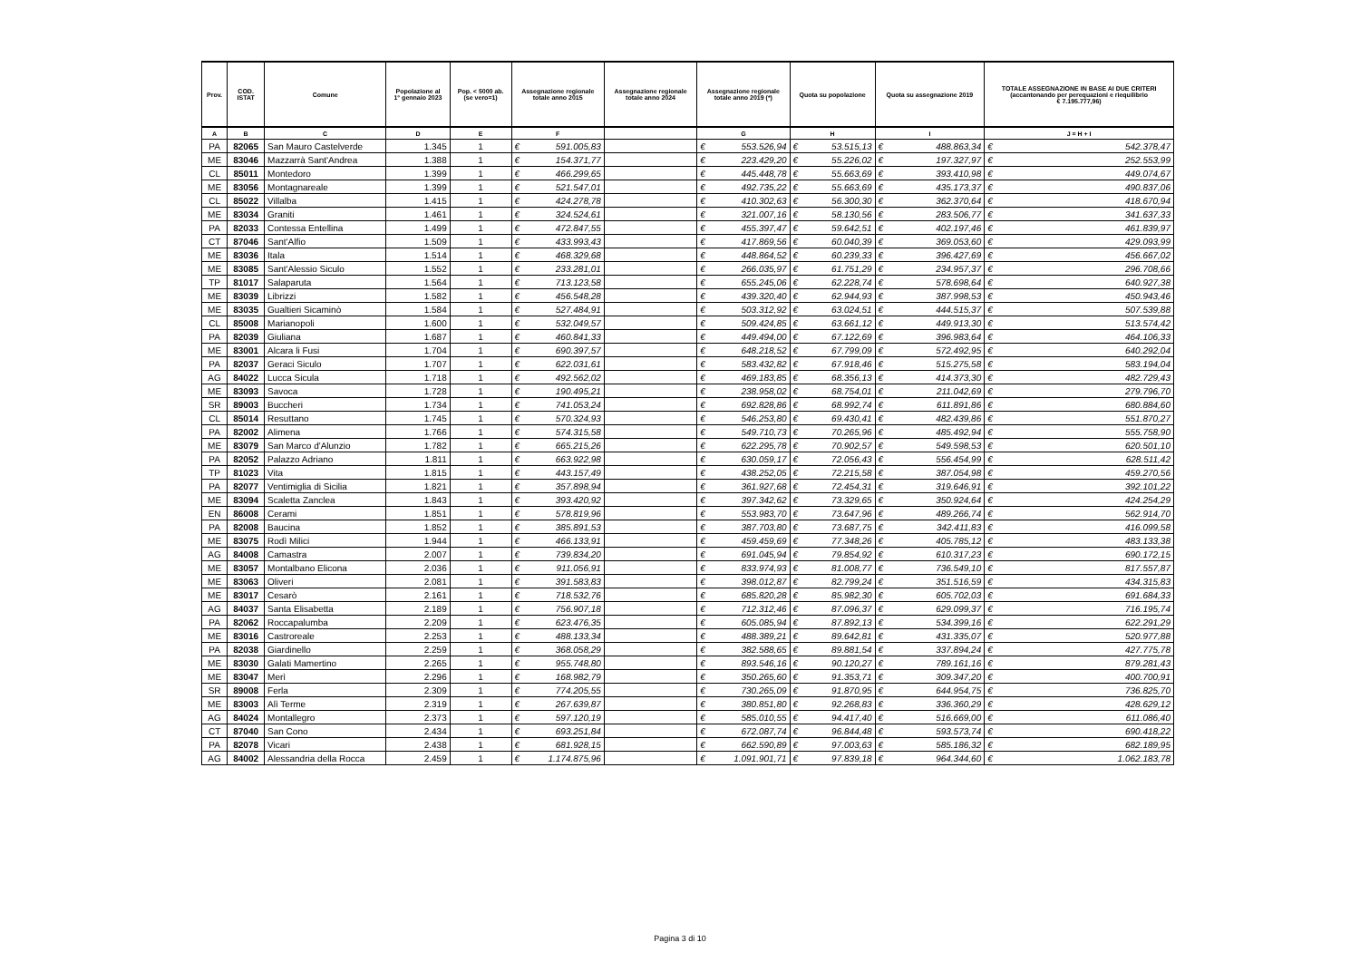| Prov. | COD. ISTAT | Comune | Popolazione al 1° gennaio 2023 | Pop. < 5000 ab. (se vero=1) | Assegnazione regionale totale anno 2015 | Assegnazione regionale totale anno 2024 | Assegnazione regionale totale anno 2019 (*) | Quota su popolazione | Quota su assegnazione 2019 | TOTALE ASSEGNAZIONE IN BASE AI DUE CRITERI (accantonando per perequazioni e riequilibrio € 7.195.777,96) |
| --- | --- | --- | --- | --- | --- | --- | --- | --- | --- | --- |
| A | B | C | D | E | F | | G | H | I | J = H + I |
| PA | 82065 | San Mauro Castelverde | 1.345 | 1 | € 591.005,83 | | € 553.526,94 | € 53.515,13 | € 488.863,34 | € 542.378,47 |
| ME | 83046 | Mazzarrà Sant'Andrea | 1.388 | 1 | € 154.371,77 | | € 223.429,20 | € 55.226,02 | € 197.327,97 | € 252.553,99 |
| CL | 85011 | Montedoro | 1.399 | 1 | € 466.299,65 | | € 445.448,78 | € 55.663,69 | € 393.410,98 | € 449.074,67 |
| ME | 83056 | Montagnareale | 1.399 | 1 | € 521.547,01 | | € 492.735,22 | € 55.663,69 | € 435.173,37 | € 490.837,06 |
| CL | 85022 | Villalba | 1.415 | 1 | € 424.278,78 | | € 410.302,63 | € 56.300,30 | € 362.370,64 | € 418.670,94 |
| ME | 83034 | Graniti | 1.461 | 1 | € 324.524,61 | | € 321.007,16 | € 58.130,56 | € 283.506,77 | € 341.637,33 |
| PA | 82033 | Contessa Entellina | 1.499 | 1 | € 472.847,55 | | € 455.397,47 | € 59.642,51 | € 402.197,46 | € 461.839,97 |
| CT | 87046 | Sant'Alfio | 1.509 | 1 | € 433.993,43 | | € 417.869,56 | € 60.040,39 | € 369.053,60 | € 429.093,99 |
| ME | 83036 | Itala | 1.514 | 1 | € 468.329,68 | | € 448.864,52 | € 60.239,33 | € 396.427,69 | € 456.667,02 |
| ME | 83085 | Sant'Alessio Siculo | 1.552 | 1 | € 233.281,01 | | € 266.035,97 | € 61.751,29 | € 234.957,37 | € 296.708,66 |
| TP | 81017 | Salaparuta | 1.564 | 1 | € 713.123,58 | | € 655.245,06 | € 62.228,74 | € 578.698,64 | € 640.927,38 |
| ME | 83039 | Librizzi | 1.582 | 1 | € 456.548,28 | | € 439.320,40 | € 62.944,93 | € 387.998,53 | € 450.943,46 |
| ME | 83035 | Gualtieri Sicaminò | 1.584 | 1 | € 527.484,91 | | € 503.312,92 | € 63.024,51 | € 444.515,37 | € 507.539,88 |
| CL | 85008 | Marianopoli | 1.600 | 1 | € 532.049,57 | | € 509.424,85 | € 63.661,12 | € 449.913,30 | € 513.574,42 |
| PA | 82039 | Giuliana | 1.687 | 1 | € 460.841,33 | | € 449.494,00 | € 67.122,69 | € 396.983,64 | € 464.106,33 |
| ME | 83001 | Alcara li Fusi | 1.704 | 1 | € 690.397,57 | | € 648.218,52 | € 67.799,09 | € 572.492,95 | € 640.292,04 |
| PA | 82037 | Geraci Siculo | 1.707 | 1 | € 622.031,61 | | € 583.432,82 | € 67.918,46 | € 515.275,58 | € 583.194,04 |
| AG | 84022 | Lucca Sicula | 1.718 | 1 | € 492.562,02 | | € 469.183,85 | € 68.356,13 | € 414.373,30 | € 482.729,43 |
| ME | 83093 | Savoca | 1.728 | 1 | € 190.495,21 | | € 238.958,02 | € 68.754,01 | € 211.042,69 | € 279.796,70 |
| SR | 89003 | Buccheri | 1.734 | 1 | € 741.053,24 | | € 692.828,86 | € 68.992,74 | € 611.891,86 | € 680.884,60 |
| CL | 85014 | Resuttano | 1.745 | 1 | € 570.324,93 | | € 546.253,80 | € 69.430,41 | € 482.439,86 | € 551.870,27 |
| PA | 82002 | Alimena | 1.766 | 1 | € 574.315,58 | | € 549.710,73 | € 70.265,96 | € 485.492,94 | € 555.758,90 |
| ME | 83079 | San Marco d'Alunzio | 1.782 | 1 | € 665.215,26 | | € 622.295,78 | € 70.902,57 | € 549.598,53 | € 620.501,10 |
| PA | 82052 | Palazzo Adriano | 1.811 | 1 | € 663.922,98 | | € 630.059,17 | € 72.056,43 | € 556.454,99 | € 628.511,42 |
| TP | 81023 | Vita | 1.815 | 1 | € 443.157,49 | | € 438.252,05 | € 72.215,58 | € 387.054,98 | € 459.270,56 |
| PA | 82077 | Ventimiglia di Sicilia | 1.821 | 1 | € 357.898,94 | | € 361.927,68 | € 72.454,31 | € 319.646,91 | € 392.101,22 |
| ME | 83094 | Scaletta Zanclea | 1.843 | 1 | € 393.420,92 | | € 397.342,62 | € 73.329,65 | € 350.924,64 | € 424.254,29 |
| EN | 86008 | Cerami | 1.851 | 1 | € 578.819,96 | | € 553.983,70 | € 73.647,96 | € 489.266,74 | € 562.914,70 |
| PA | 82008 | Baucina | 1.852 | 1 | € 385.891,53 | | € 387.703,80 | € 73.687,75 | € 342.411,83 | € 416.099,58 |
| ME | 83075 | Rodì Milici | 1.944 | 1 | € 466.133,91 | | € 459.459,69 | € 77.348,26 | € 405.785,12 | € 483.133,38 |
| AG | 84008 | Camastra | 2.007 | 1 | € 739.834,20 | | € 691.045,94 | € 79.854,92 | € 610.317,23 | € 690.172,15 |
| ME | 83057 | Montalbano Elicona | 2.036 | 1 | € 911.056,91 | | € 833.974,93 | € 81.008,77 | € 736.549,10 | € 817.557,87 |
| ME | 83063 | Oliveri | 2.081 | 1 | € 391.583,83 | | € 398.012,87 | € 82.799,24 | € 351.516,59 | € 434.315,83 |
| ME | 83017 | Cesarò | 2.161 | 1 | € 718.532,76 | | € 685.820,28 | € 85.982,30 | € 605.702,03 | € 691.684,33 |
| AG | 84037 | Santa Elisabetta | 2.189 | 1 | € 756.907,18 | | € 712.312,46 | € 87.096,37 | € 629.099,37 | € 716.195,74 |
| PA | 82062 | Roccapalumba | 2.209 | 1 | € 623.476,35 | | € 605.085,94 | € 87.892,13 | € 534.399,16 | € 622.291,29 |
| ME | 83016 | Castroreale | 2.253 | 1 | € 488.133,34 | | € 488.389,21 | € 89.642,81 | € 431.335,07 | € 520.977,88 |
| PA | 82038 | Giardinello | 2.259 | 1 | € 368.058,29 | | € 382.588,65 | € 89.881,54 | € 337.894,24 | € 427.775,78 |
| ME | 83030 | Galati Mamertino | 2.265 | 1 | € 955.748,80 | | € 893.546,16 | € 90.120,27 | € 789.161,16 | € 879.281,43 |
| ME | 83047 | Merì | 2.296 | 1 | € 168.982,79 | | € 350.265,60 | € 91.353,71 | € 309.347,20 | € 400.700,91 |
| SR | 89008 | Ferla | 2.309 | 1 | € 774.205,55 | | € 730.265,09 | € 91.870,95 | € 644.954,75 | € 736.825,70 |
| ME | 83003 | Alì Terme | 2.319 | 1 | € 267.639,87 | | € 380.851,80 | € 92.268,83 | € 336.360,29 | € 428.629,12 |
| AG | 84024 | Montallegro | 2.373 | 1 | € 597.120,19 | | € 585.010,55 | € 94.417,40 | € 516.669,00 | € 611.086,40 |
| CT | 87040 | San Cono | 2.434 | 1 | € 693.251,84 | | € 672.087,74 | € 96.844,48 | € 593.573,74 | € 690.418,22 |
| PA | 82078 | Vicari | 2.438 | 1 | € 681.928,15 | | € 662.590,89 | € 97.003,63 | € 585.186,32 | € 682.189,95 |
| AG | 84002 | Alessandria della Rocca | 2.459 | 1 | € 1.174.875,96 | | € 1.091.901,71 | € 97.839,18 | € 964.344,60 | € 1.062.183,78 |
Pagina 3 di 10